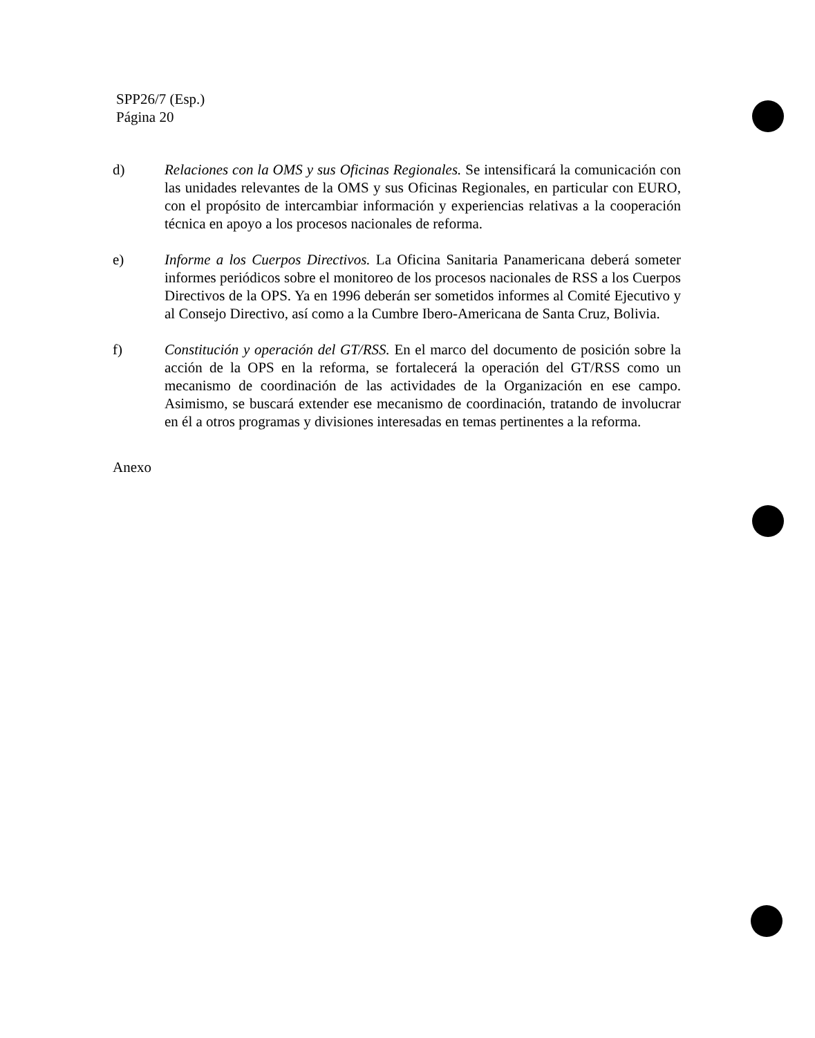SPP26/7 (Esp.)
Página 20
d) Relaciones con la OMS y sus Oficinas Regionales. Se intensificará la comunicación con las unidades relevantes de la OMS y sus Oficinas Regionales, en particular con EURO, con el propósito de intercambiar información y experiencias relativas a la cooperación técnica en apoyo a los procesos nacionales de reforma.
e) Informe a los Cuerpos Directivos. La Oficina Sanitaria Panamericana deberá someter informes periódicos sobre el monitoreo de los procesos nacionales de RSS a los Cuerpos Directivos de la OPS. Ya en 1996 deberán ser sometidos informes al Comité Ejecutivo y al Consejo Directivo, así como a la Cumbre Ibero-Americana de Santa Cruz, Bolivia.
f) Constitución y operación del GT/RSS. En el marco del documento de posición sobre la acción de la OPS en la reforma, se fortalecerá la operación del GT/RSS como un mecanismo de coordinación de las actividades de la Organización en ese campo. Asimismo, se buscará extender ese mecanismo de coordinación, tratando de involucrar en él a otros programas y divisiones interesadas en temas pertinentes a la reforma.
Anexo